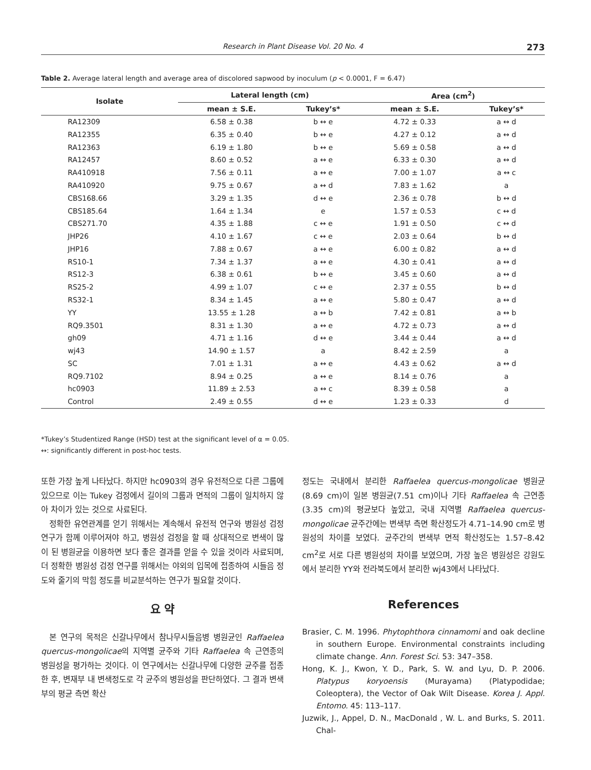Research in Plant Disease Vol. 20 No. 4
273
Table 2. Average lateral length and average area of discolored sapwood by inoculum (p < 0.0001, F = 6.47)
| Isolate | Lateral length (cm) | | Area (cm<sup>2</sup>) | |
| --- | --- | --- | --- | --- |
| | mean ± S.E. | Tukey’s* | mean ± S.E. | Tukey’s* |
| RA12309 | 6.58 ± 0.38 | b ↔ e | 4.72 ± 0.33 | a ↔ d |
| RA12355 | 6.35 ± 0.40 | b ↔ e | 4.27 ± 0.12 | a ↔ d |
| RA12363 | 6.19 ± 1.80 | b ↔ e | 5.69 ± 0.58 | a ↔ d |
| RA12457 | 8.60 ± 0.52 | a ↔ e | 6.33 ± 0.30 | a ↔ d |
| RA410918 | 7.56 ± 0.11 | a ↔ e | 7.00 ± 1.07 | a ↔ c |
| RA410920 | 9.75 ± 0.67 | a ↔ d | 7.83 ± 1.62 | a |
| CBS168.66 | 3.29 ± 1.35 | d ↔ e | 2.36 ± 0.78 | b ↔ d |
| CBS185.64 | 1.64 ± 1.34 | e | 1.57 ± 0.53 | c ↔ d |
| CBS271.70 | 4.35 ± 1.88 | c ↔ e | 1.91 ± 0.50 | c ↔ d |
| JHP26 | 4.10 ± 1.67 | c ↔ e | 2.03 ± 0.64 | b ↔ d |
| JHP16 | 7.88 ± 0.67 | a ↔ e | 6.00 ± 0.82 | a ↔ d |
| RS10-1 | 7.34 ± 1.37 | a ↔ e | 4.30 ± 0.41 | a ↔ d |
| RS12-3 | 6.38 ± 0.61 | b ↔ e | 3.45 ± 0.60 | a ↔ d |
| RS25-2 | 4.99 ± 1.07 | c ↔ e | 2.37 ± 0.55 | b ↔ d |
| RS32-1 | 8.34 ± 1.45 | a ↔ e | 5.80 ± 0.47 | a ↔ d |
| YY | 13.55 ± 1.28 | a ↔ b | 7.42 ± 0.81 | a ↔ b |
| RQ9.3501 | 8.31 ± 1.30 | a ↔ e | 4.72 ± 0.73 | a ↔ d |
| gh09 | 4.71 ± 1.16 | d ↔ e | 3.44 ± 0.44 | a ↔ d |
| wj43 | 14.90 ± 1.57 | a | 8.42 ± 2.59 | a |
| SC | 7.01 ± 1.31 | a ↔ e | 4.43 ± 0.62 | a ↔ d |
| RQ9.7102 | 8.94 ± 0.25 | a ↔ e | 8.14 ± 0.76 | a |
| hc0903 | 11.89 ± 2.53 | a ↔ c | 8.39 ± 0.58 | a |
| Control | 2.49 ± 0.55 | d ↔ e | 1.23 ± 0.33 | d |
*Tukey’s Studentized Range (HSD) test at the significant level of α = 0.05.
↔: significantly different in post-hoc tests.
또한 가장 높게 나타났다. 하지만 hc0903의 경우 유전적으로 다른 그룹에 있으므로 이는 Tukey 검정에서 길이의 그룹과 면적의 그룹이 일치하지 않아 차이가 있는 것으로 사료된다.
정확한 유연관계를 얻기 위해서는 계속해서 유전적 연구와 병원성 검정 연구가 함께 이루어져야 하고, 병원성 검정을 할 때 상대적으로 변색이 많이 된 병원균을 이용하면 보다 좋은 결과를 얻을 수 있을 것이라 사료되며, 더 정확한 병원성 검정 연구를 위해서는 야외의 입목에 접종하여 시들음 정도와 줄기의 막힘 정도를 비교분석하는 연구가 필요할 것이다.
요 약
본 연구의 목적은 신갈나무에서 참나무시들음병 병원균인 Raffaelea quercus-mongolicae의 지역별 균주와 기타 Raffaelea 속 근연종의 병원성을 평가하는 것이다. 이 연구에서는 신갈나무에 다양한 균주를 접종한 후, 변재부 내 변색정도로 각 균주의 병원성을 판단하였다. 그 결과 변색부의 평균 측면 확산
정도는 국내에서 분리한 Raffaelea quercus-mongolicae 병원균(8.69 cm)이 일본 병원균(7.51 cm)이나 기타 Raffaelea 속 근연종(3.35 cm)의 평균보다 높았고, 국내 지역별 Raffaelea quercus-mongolicae 균주간에는 변색부 측면 확산정도가 4.71–14.90 cm로 병원성의 차이를 보였다. 균주간의 변색부 면적 확산정도는 1.57–8.42 cm<sup>2</sup>로 서로 다른 병원성의 차이를 보였으며, 가장 높은 병원성은 강원도에서 분리한 YY와 전라북도에서 분리한 wj43에서 나타났다.
References
Brasier, C. M. 1996. Phytophthora cinnamomi and oak decline in southern Europe. Environmental constraints including climate change. Ann. Forest Sci. 53: 347–358.
Hong, K. J., Kwon, Y. D., Park, S. W. and Lyu, D. P. 2006. Platypus koryoensis (Murayama) (Platypodidae; Coleoptera), the Vector of Oak Wilt Disease. Korea J. Appl. Entomo. 45: 113–117.
Juzwik, J., Appel, D. N., MacDonald , W. L. and Burks, S. 2011. Chal-